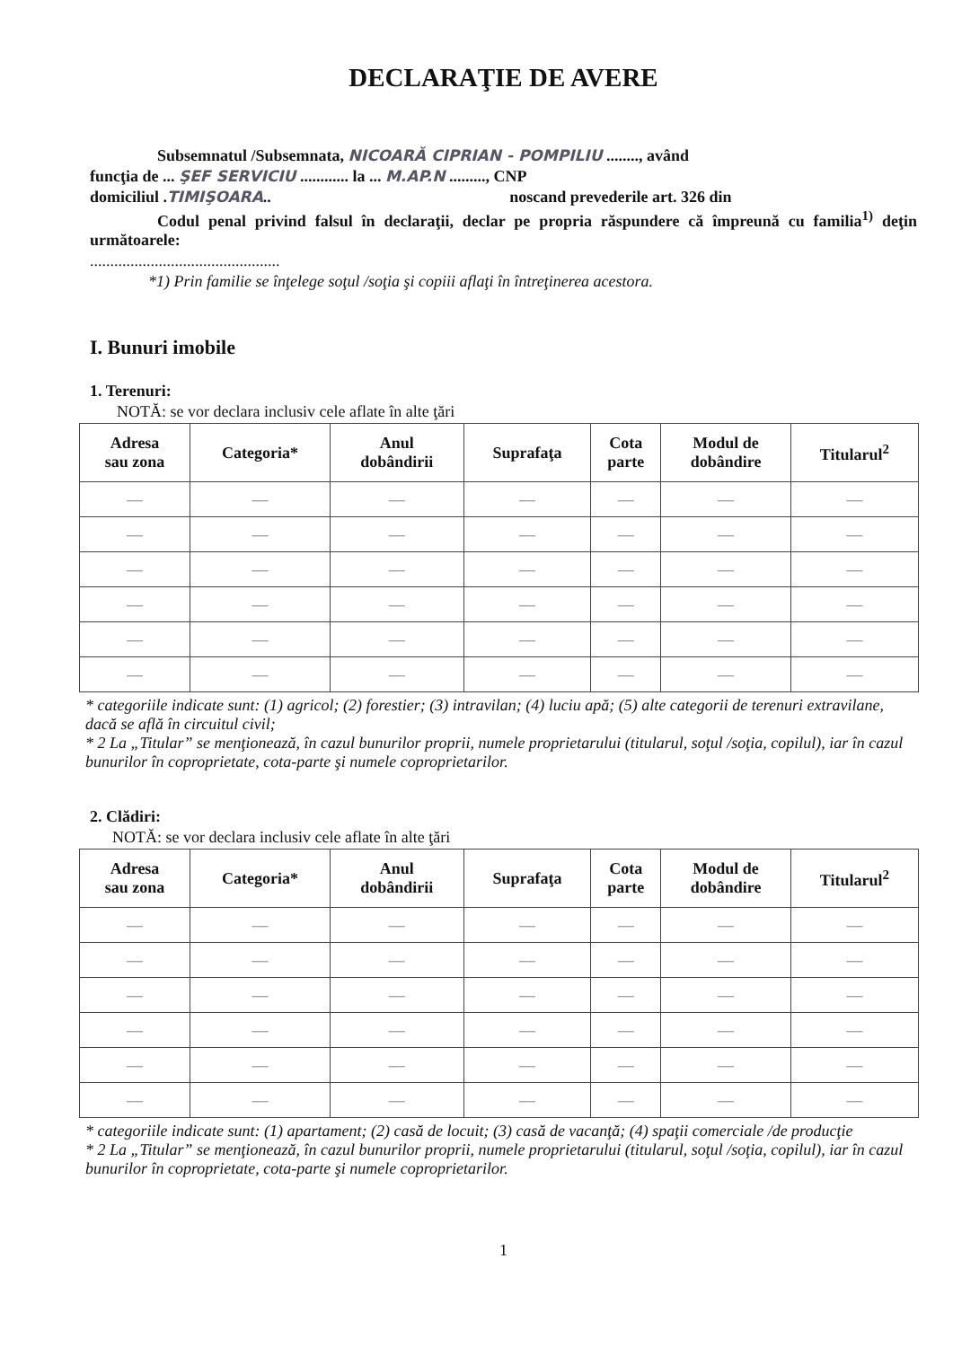DECLARAŢIE DE AVERE
Subsemnatul /Subsemnata, NICOARĂ CIPRIAN - POMPILIU ........, având
funcţia de ... ŞEF SERVICIU ............ la ... M.AP.N ........., CNP
domiciliul .TIMIŞOARA.. noscand prevederile art. 326 din
Codul penal privind falsul în declaraţii, declar pe propria răspundere că împreună cu familia<sup>1)</sup> deţin următoarele:
...............................................
*1) Prin familie se înţelege soţul /soţia şi copiii aflaţi în întreţinerea acestora.
I. Bunuri imobile
1. Terenuri:
NOTĂ: se vor declara inclusiv cele aflate în alte ţări
| Adresa sau zona | Categoria* | Anul dobândirii | Suprafaţa | Cota parte | Modul de dobândire | Titularul<sup>2</sup> |
| --- | --- | --- | --- | --- | --- | --- |
| — | — | — | — | — | — | — |
| — | — | — | — | — | — | — |
| — | — | — | — | — | — | — |
| — | — | — | — | — | — | — |
| — | — | — | — | — | — | — |
| — | — | — | — | — | — | — |
* categoriile indicate sunt: (1) agricol; (2) forestier; (3) intravilan; (4) luciu apă; (5) alte categorii de terenuri extravilane, dacă se află în circuitul civil;
* 2 La „Titular” se menţionează, în cazul bunurilor proprii, numele proprietarului (titularul, soţul /soţia, copilul), iar în cazul bunurilor în coproprietate, cota-parte şi numele coproprietarilor.
2. Clădiri:
NOTĂ: se vor declara inclusiv cele aflate în alte ţări
| Adresa sau zona | Categoria* | Anul dobândirii | Suprafaţa | Cota parte | Modul de dobândire | Titularul<sup>2</sup> |
| --- | --- | --- | --- | --- | --- | --- |
| — | — | — | — | — | — | — |
| — | — | — | — | — | — | — |
| — | — | — | — | — | — | — |
| — | — | — | — | — | — | — |
| — | — | — | — | — | — | — |
| — | — | — | — | — | — | — |
* categoriile indicate sunt: (1) apartament; (2) casă de locuit; (3) casă de vacanţă; (4) spaţii comerciale /de producţie
* 2 La „Titular” se menţionează, în cazul bunurilor proprii, numele proprietarului (titularul, soţul /soţia, copilul), iar în cazul bunurilor în coproprietate, cota-parte şi numele coproprietarilor.
1